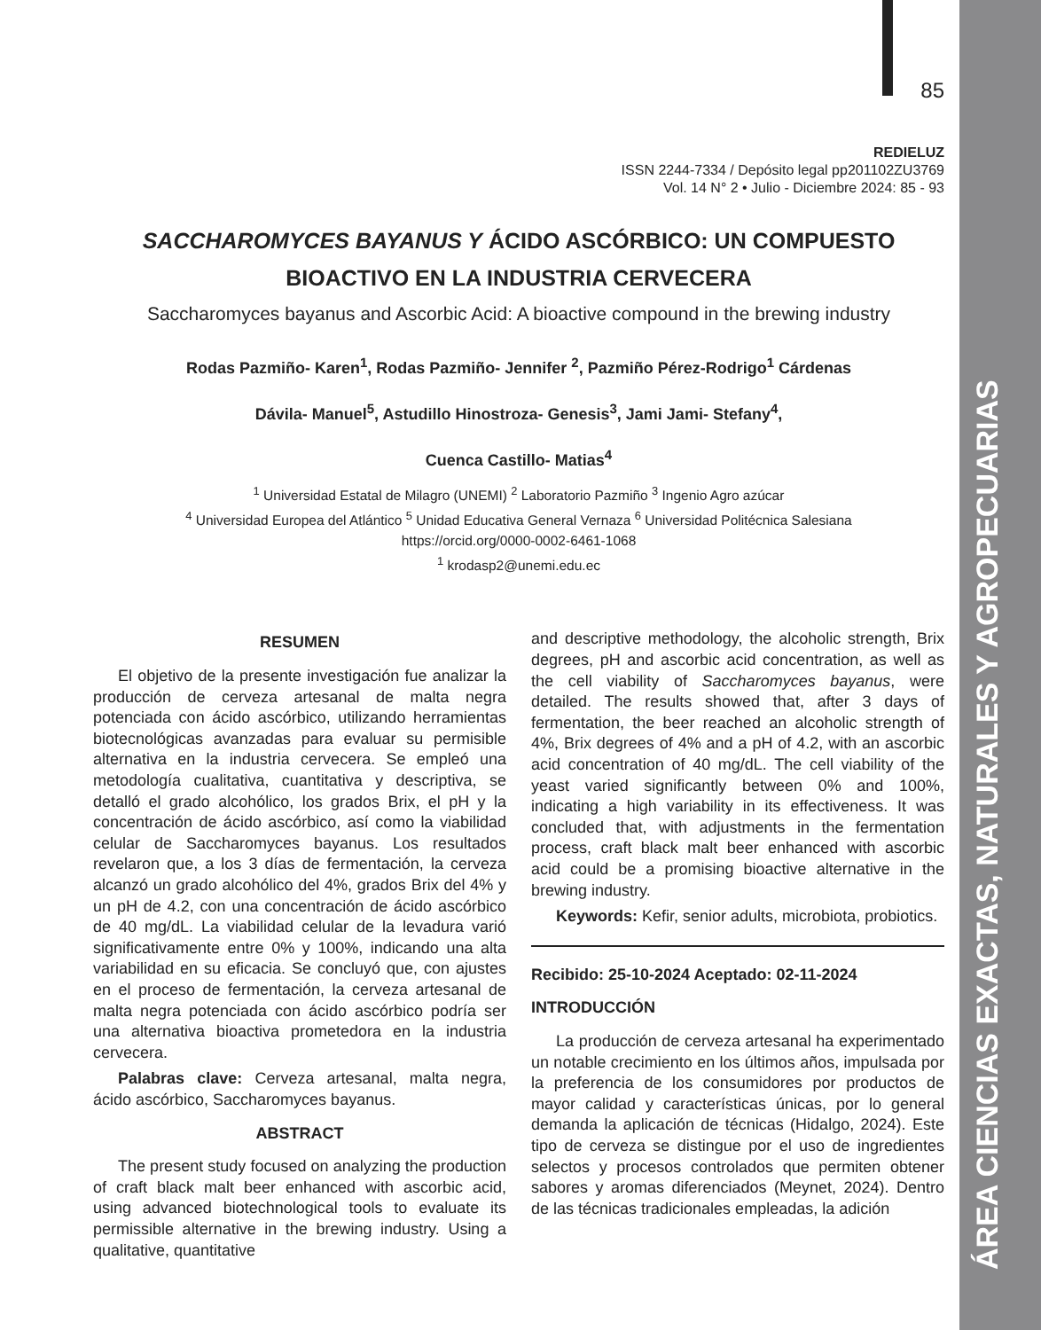ÁREA CIENCIAS EXACTAS, NATURALES Y AGROPECUARIAS
85
REDIELUZ
ISSN 2244-7334 / Depósito legal pp201102ZU3769
Vol. 14 N° 2 • Julio - Diciembre 2024: 85 - 93
SACCHAROMYCES BAYANUS Y ÁCIDO ASCÓRBICO: UN COMPUESTO BIOACTIVO EN LA INDUSTRIA CERVECERA
Saccharomyces bayanus and Ascorbic Acid: A bioactive compound in the brewing industry
Rodas Pazmiño- Karen<sup>1</sup>, Rodas Pazmiño- Jennifer <sup>2</sup>, Pazmiño Pérez-Rodrigo<sup>1</sup> Cárdenas
Dávila- Manuel<sup>5</sup>, Astudillo Hinostroza- Genesis<sup>3</sup>, Jami Jami- Stefany<sup>4</sup>,
Cuenca Castillo- Matias<sup>4</sup>
<sup>1</sup> Universidad Estatal de Milagro (UNEMI) <sup>2</sup> Laboratorio Pazmiño <sup>3</sup> Ingenio Agro azúcar
<sup>4</sup> Universidad Europea del Atlántico <sup>5</sup> Unidad Educativa General Vernaza <sup>6</sup> Universidad Politécnica Salesiana
https://orcid.org/0000-0002-6461-1068
<sup>1</sup> krodasp2@unemi.edu.ec
RESUMEN
El objetivo de la presente investigación fue analizar la producción de cerveza artesanal de malta negra potenciada con ácido ascórbico, utilizando herramientas biotecnológicas avanzadas para evaluar su permisible alternativa en la industria cervecera. Se empleó una metodología cualitativa, cuantitativa y descriptiva, se detalló el grado alcohólico, los grados Brix, el pH y la concentración de ácido ascórbico, así como la viabilidad celular de Saccharomyces bayanus. Los resultados revelaron que, a los 3 días de fermentación, la cerveza alcanzó un grado alcohólico del 4%, grados Brix del 4% y un pH de 4.2, con una concentración de ácido ascórbico de 40 mg/dL. La viabilidad celular de la levadura varió significativamente entre 0% y 100%, indicando una alta variabilidad en su eficacia. Se concluyó que, con ajustes en el proceso de fermentación, la cerveza artesanal de malta negra potenciada con ácido ascórbico podría ser una alternativa bioactiva prometedora en la industria cervecera.
Palabras clave: Cerveza artesanal, malta negra, ácido ascórbico, Saccharomyces bayanus.
ABSTRACT
The present study focused on analyzing the production of craft black malt beer enhanced with ascorbic acid, using advanced biotechnological tools to evaluate its permissible alternative in the brewing industry. Using a qualitative, quantitative
and descriptive methodology, the alcoholic strength, Brix degrees, pH and ascorbic acid concentration, as well as the cell viability of Saccharomyces bayanus, were detailed. The results showed that, after 3 days of fermentation, the beer reached an alcoholic strength of 4%, Brix degrees of 4% and a pH of 4.2, with an ascorbic acid concentration of 40 mg/dL. The cell viability of the yeast varied significantly between 0% and 100%, indicating a high variability in its effectiveness. It was concluded that, with adjustments in the fermentation process, craft black malt beer enhanced with ascorbic acid could be a promising bioactive alternative in the brewing industry.
Keywords: Kefir, senior adults, microbiota, probiotics.
Recibido: 25-10-2024 Aceptado: 02-11-2024
INTRODUCCIÓN
La producción de cerveza artesanal ha experimentado un notable crecimiento en los últimos años, impulsada por la preferencia de los consumidores por productos de mayor calidad y características únicas, por lo general demanda la aplicación de técnicas (Hidalgo, 2024). Este tipo de cerveza se distingue por el uso de ingredientes selectos y procesos controlados que permiten obtener sabores y aromas diferenciados (Meynet, 2024). Dentro de las técnicas tradicionales empleadas, la adición